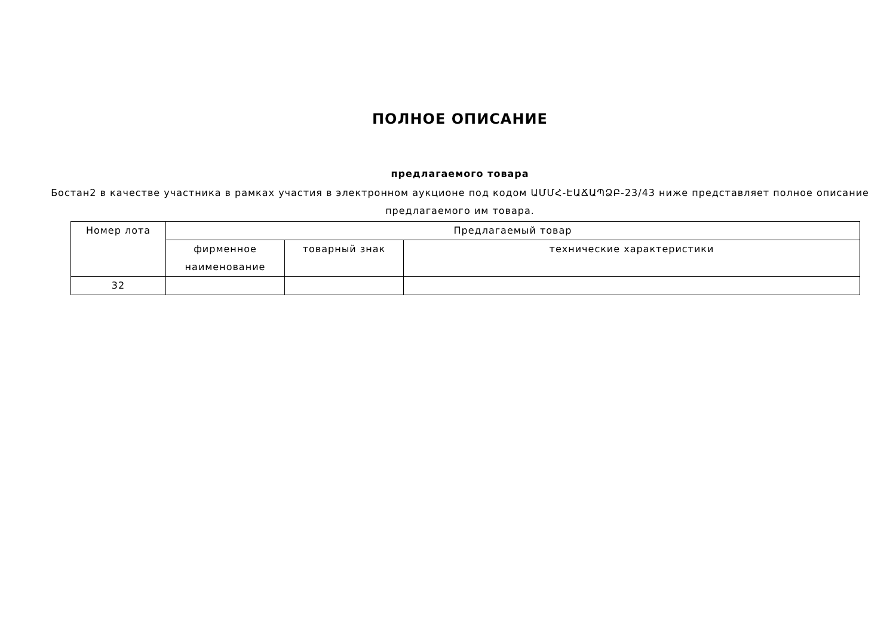ПОЛНОЕ ОПИСАНИЕ
предлагаемого товара
Бостан2 в качестве участника в рамках участия в электронном аукционе под кодом ԱՄՄՀ-ԷԱՃԱՊՁԲ-23/43 ниже представляет полное описание предлагаемого им товара.
| Номер лота | Предлагаемый товар | | |
| --- | --- | --- | --- |
| | фирменное наименование | товарный знак | технические характеристики |
| 32 | | | |